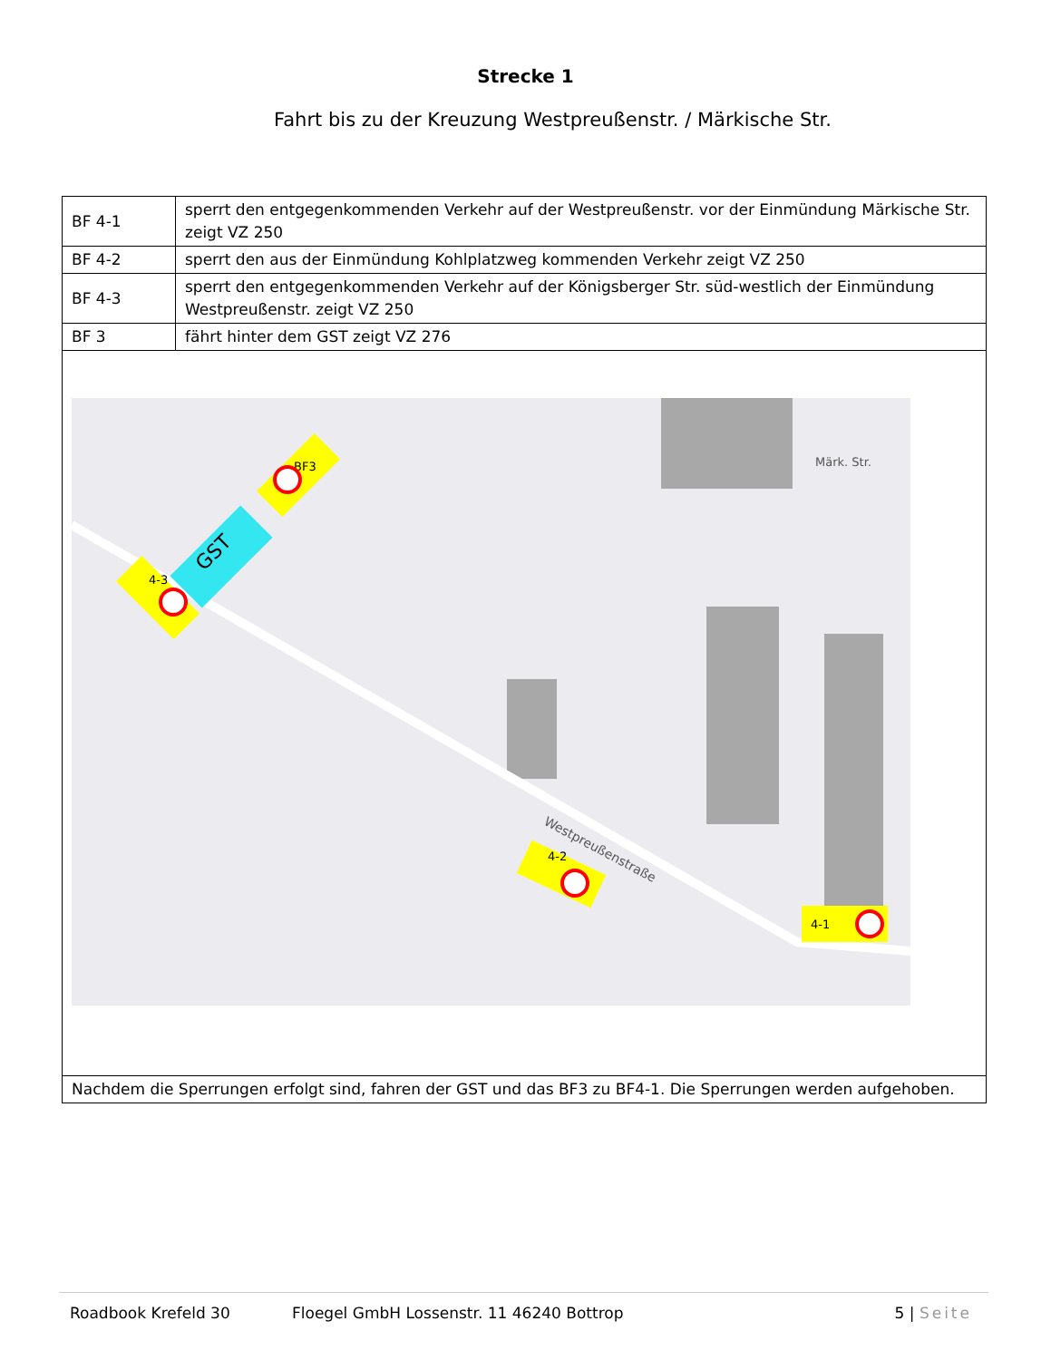Strecke 1
Fahrt bis zu der Kreuzung Westpreußenstr. / Märkische Str.
| BF 4-1 | sperrt den entgegenkommenden Verkehr auf der Westpreußenstr. vor der Einmündung Märkische Str. zeigt VZ 250 |
| BF 4-2 | sperrt den aus der Einmündung Kohlplatzweg kommenden Verkehr zeigt VZ 250 |
| BF 4-3 | sperrt den entgegenkommenden Verkehr auf der Königsberger Str. süd-westlich der Einmündung Westpreußenstr. zeigt VZ 250 |
| BF 3 | fährt hinter dem GST zeigt VZ 276 |
| Westpreußenstraße Märk. Str. GST BF3 4-3 4-2 4-1 | |
| Nachdem die Sperrungen erfolgt sind, fahren der GST und das BF3 zu BF4-1. Die Sperrungen werden aufgehoben. | |
Roadbook Krefeld 30 Floegel GmbH Lossenstr. 11 46240 Bottrop 5 | Seite